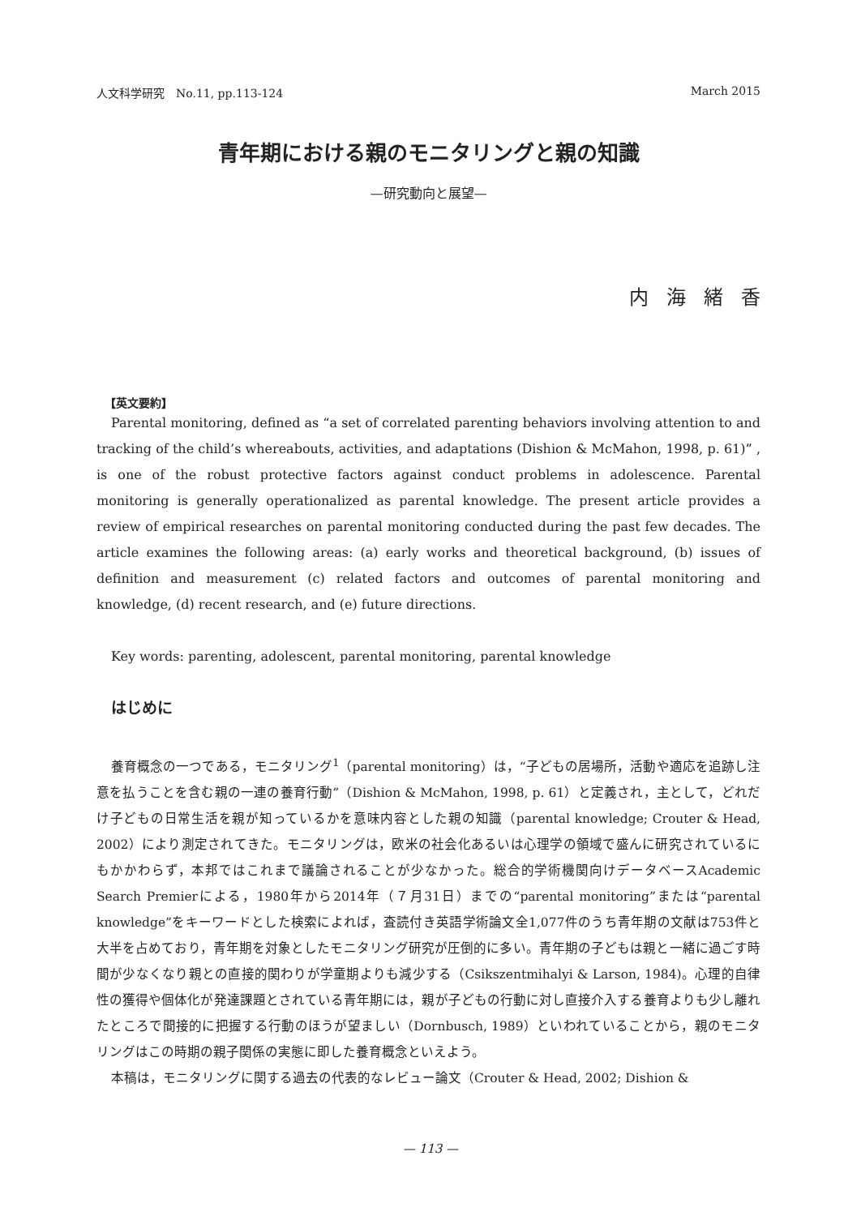人文科学研究　No.11, pp.113-124 March 2015
青年期における親のモニタリングと親の知識
—研究動向と展望—
内海緒香
【英文要約】
Parental monitoring, defined as “a set of correlated parenting behaviors involving attention to and tracking of the child’s whereabouts, activities, and adaptations (Dishion & McMahon, 1998, p. 61)” , is one of the robust protective factors against conduct problems in adolescence. Parental monitoring is generally operationalized as parental knowledge. The present article provides a review of empirical researches on parental monitoring conducted during the past few decades. The article examines the following areas: (a) early works and theoretical background, (b) issues of definition and measurement (c) related factors and outcomes of parental monitoring and knowledge, (d) recent research, and (e) future directions.
Key words: parenting, adolescent, parental monitoring, parental knowledge
はじめに
養育概念の一つである，モニタリング<sup>1</sup>（parental monitoring）は，“子どもの居場所，活動や適応を追跡し注意を払うことを含む親の一連の養育行動”（Dishion & McMahon, 1998, p. 61）と定義され，主として，どれだけ子どもの日常生活を親が知っているかを意味内容とした親の知識（parental knowledge; Crouter & Head, 2002）により測定されてきた。モニタリングは，欧米の社会化あるいは心理学の領域で盛んに研究されているにもかかわらず，本邦ではこれまで議論されることが少なかった。総合的学術機関向けデータベースAcademic Search Premierによる，1980年から2014年（７月31日）までの“parental monitoring”または“parental knowledge”をキーワードとした検索によれば，査読付き英語学術論文全1,077件のうち青年期の文献は753件と大半を占めており，青年期を対象としたモニタリング研究が圧倒的に多い。青年期の子どもは親と一緒に過ごす時間が少なくなり親との直接的関わりが学童期よりも減少する（Csikszentmihalyi & Larson, 1984)。心理的自律性の獲得や個体化が発達課題とされている青年期には，親が子どもの行動に対し直接介入する養育よりも少し離れたところで間接的に把握する行動のほうが望ましい（Dornbusch, 1989）といわれていることから，親のモニタリングはこの時期の親子関係の実態に即した養育概念といえよう。
本稿は，モニタリングに関する過去の代表的なレビュー論文（Crouter & Head, 2002; Dishion &
— 113 —